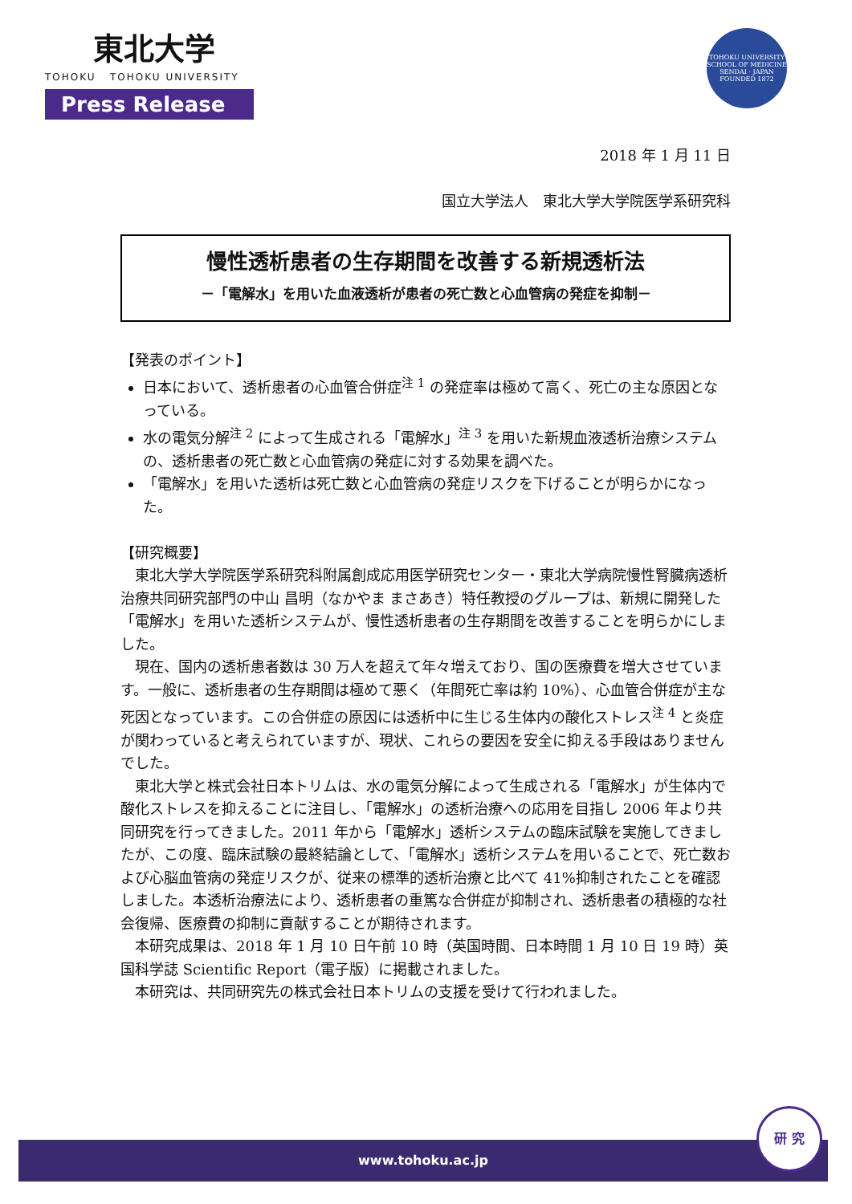東北大学
TOHOKU TOHOKU UNIVERSITY
Press Release
TOHOKU UNIVERSITY SCHOOL OF MEDICINE
SENDAI · JAPAN FOUNDED 1872
2018 年 1 月 11 日
国立大学法人　東北大学大学院医学系研究科
慢性透析患者の生存期間を改善する新規透析法
－「電解水」を用いた血液透析が患者の死亡数と心血管病の発症を抑制－
【発表のポイント】
日本において、透析患者の心血管合併症<sup>注 1</sup> の発症率は極めて高く、死亡の主な原因となっている。
水の電気分解<sup>注 2</sup> によって生成される「電解水」<sup>注 3</sup> を用いた新規血液透析治療システムの、透析患者の死亡数と心血管病の発症に対する効果を調べた。
「電解水」を用いた透析は死亡数と心血管病の発症リスクを下げることが明らかになった。
【研究概要】
東北大学大学院医学系研究科附属創成応用医学研究センター・東北大学病院慢性腎臓病透析治療共同研究部門の中山 昌明（なかやま まさあき）特任教授のグループは、新規に開発した「電解水」を用いた透析システムが、慢性透析患者の生存期間を改善することを明らかにしました。
現在、国内の透析患者数は 30 万人を超えて年々増えており、国の医療費を増大させています。一般に、透析患者の生存期間は極めて悪く（年間死亡率は約 10%）、心血管合併症が主な死因となっています。この合併症の原因には透析中に生じる生体内の酸化ストレス<sup>注 4</sup> と炎症が関わっていると考えられていますが、現状、これらの要因を安全に抑える手段はありませんでした。
東北大学と株式会社日本トリムは、水の電気分解によって生成される「電解水」が生体内で酸化ストレスを抑えることに注目し、「電解水」の透析治療への応用を目指し 2006 年より共同研究を行ってきました。2011 年から「電解水」透析システムの臨床試験を実施してきましたが、この度、臨床試験の最終結論として、「電解水」透析システムを用いることで、死亡数および心脳血管病の発症リスクが、従来の標準的透析治療と比べて 41%抑制されたことを確認しました。本透析治療法により、透析患者の重篤な合併症が抑制され、透析患者の積極的な社会復帰、医療費の抑制に貢献することが期待されます。
本研究成果は、2018 年 1 月 10 日午前 10 時（英国時間、日本時間 1 月 10 日 19 時）英国科学誌 Scientific Report（電子版）に掲載されました。
本研究は、共同研究先の株式会社日本トリムの支援を受けて行われました。
www.tohoku.ac.jp
研 究